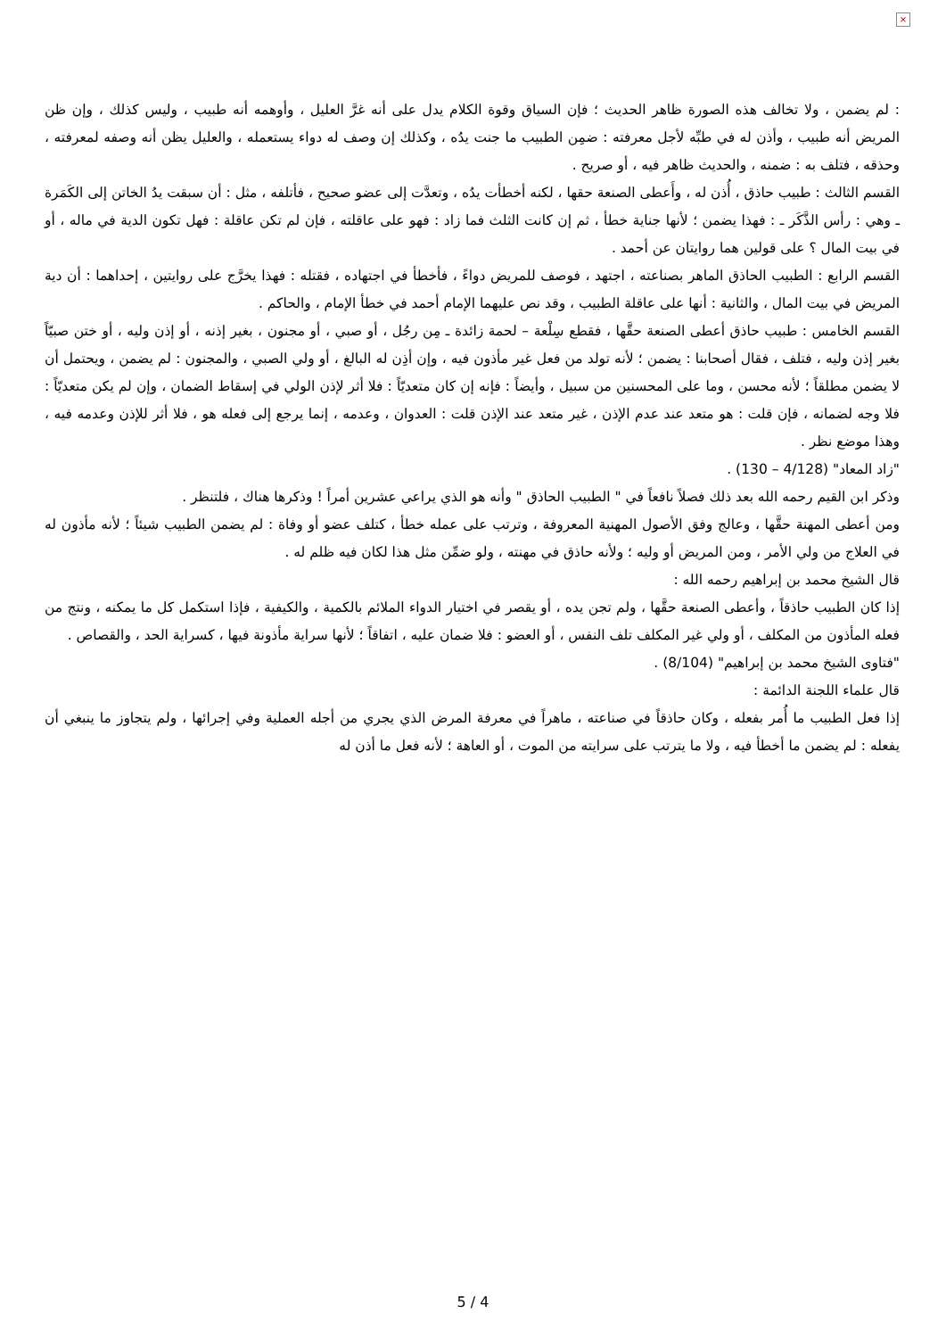×
: لم يضمن ، ولا تخالف هذه الصورة ظاهر الحديث ؛ فإن السياق وقوة الكلام يدل على أنه غرَّ العليل ، وأوهمه أنه طبيب ، وليس كذلك ، وإن ظن المريض أنه طبيب ، وأذن له في طبِّه لأجل معرفته : ضمِن الطبيب ما جنت يدُه ، وكذلك إن وصف له دواء يستعمله ، والعليل يظن أنه وصفه لمعرفته ، وحذقه ، فتلف به : ضمنه ، والحديث ظاهر فيه ، أو صريح .
القسم الثالث : طبيب حاذق ، أُذن له ، وأَعطى الصنعة حقها ، لكنه أخطأت يدُه ، وتعدَّت إلى عضو صحيح ، فأتلفه ، مثل : أن سبقت يدُ الخاتن إلى الكَمَرة ـ وهي : رأس الذَّكَر ـ : فهذا يضمن ؛ لأنها جناية خطأ ، ثم إن كانت الثلث فما زاد : فهو على عاقلته ، فإن لم تكن عاقلة : فهل تكون الدية في ماله ، أو في بيت المال ؟ على قولين هما روايتان عن أحمد .
القسم الرابع : الطبيب الحاذق الماهر بصناعته ، اجتهد ، فوصف للمريض دواءً ، فأخطأ في اجتهاده ، فقتله : فهذا يخرَّج على روايتين ، إحداهما : أن دية المريض في بيت المال ، والثانية : أنها على عاقلة الطبيب ، وقد نص عليهما الإمام أحمد في خطأ الإمام ، والحاكم .
القسم الخامس : طبيب حاذق أعطى الصنعة حقَّها ، فقطع سِلْعة – لحمة زائدة ـ مِن رجُل ، أو صبي ، أو مجنون ، بغير إذنه ، أو إذن وليه ، أو ختن صبيّاً بغير إذن وليه ، فتلف ، فقال أصحابنا : يضمن ؛ لأنه تولد من فعل غير مأذون فيه ، وإن أذِن له البالغ ، أو ولي الصبي ، والمجنون : لم يضمن ، ويحتمل أن لا يضمن مطلقاً ؛ لأنه محسن ، وما على المحسنين من سبيل ، وأيضاً : فإنه إن كان متعديّاً : فلا أثر لإذن الولي في إسقاط الضمان ، وإن لم يكن متعديّاً : فلا وجه لضمانه ، فإن قلت : هو متعد عند عدم الإذن ، غير متعد عند الإذن قلت : العدوان ، وعدمه ، إنما يرجع إلى فعله هو ، فلا أثر للإذن وعدمه فيه ، وهذا موضع نظر .
"زاد المعاد" (4/128 – 130) .
وذكر ابن القيم رحمه الله بعد ذلك فصلاً نافعاً في " الطبيب الحاذق " وأنه هو الذي يراعي عشرين أمراً ! وذكرها هناك ، فلتنظر .
ومن أعطى المهنة حقَّها ، وعالج وفق الأصول المهنية المعروفة ، وترتب على عمله خطأ ، كتلف عضو أو وفاة : لم يضمن الطبيب شيئاً ؛ لأنه مأذون له في العلاج من ولي الأمر ، ومن المريض أو وليه ؛ ولأنه حاذق في مهنته ، ولو ضمِّن مثل هذا لكان فيه ظلم له .
قال الشيخ محمد بن إبراهيم رحمه الله :
إذا كان الطبيب حاذقاً ، وأعطى الصنعة حقَّها ، ولم تجن يده ، أو يقصر في اختيار الدواء الملائم بالكمية ، والكيفية ، فإذا استكمل كل ما يمكنه ، ونتج من فعله المأذون من المكلف ، أو ولي غير المكلف تلف النفس ، أو العضو : فلا ضمان عليه ، اتفاقاً ؛ لأنها سراية مأذونة فيها ، كسراية الحد ، والقصاص .
"فتاوى الشيخ محمد بن إبراهيم" (8/104) .
قال علماء اللجنة الدائمة :
إذا فعل الطبيب ما أُمر بفعله ، وكان حاذقاً في صناعته ، ماهراً في معرفة المرض الذي يجري من أجله العملية وفي إجرائها ، ولم يتجاوز ما ينبغي أن يفعله : لم يضمن ما أخطأ فيه ، ولا ما يترتب على سرايته من الموت ، أو العاهة ؛ لأنه فعل ما أذن له
5 / 4